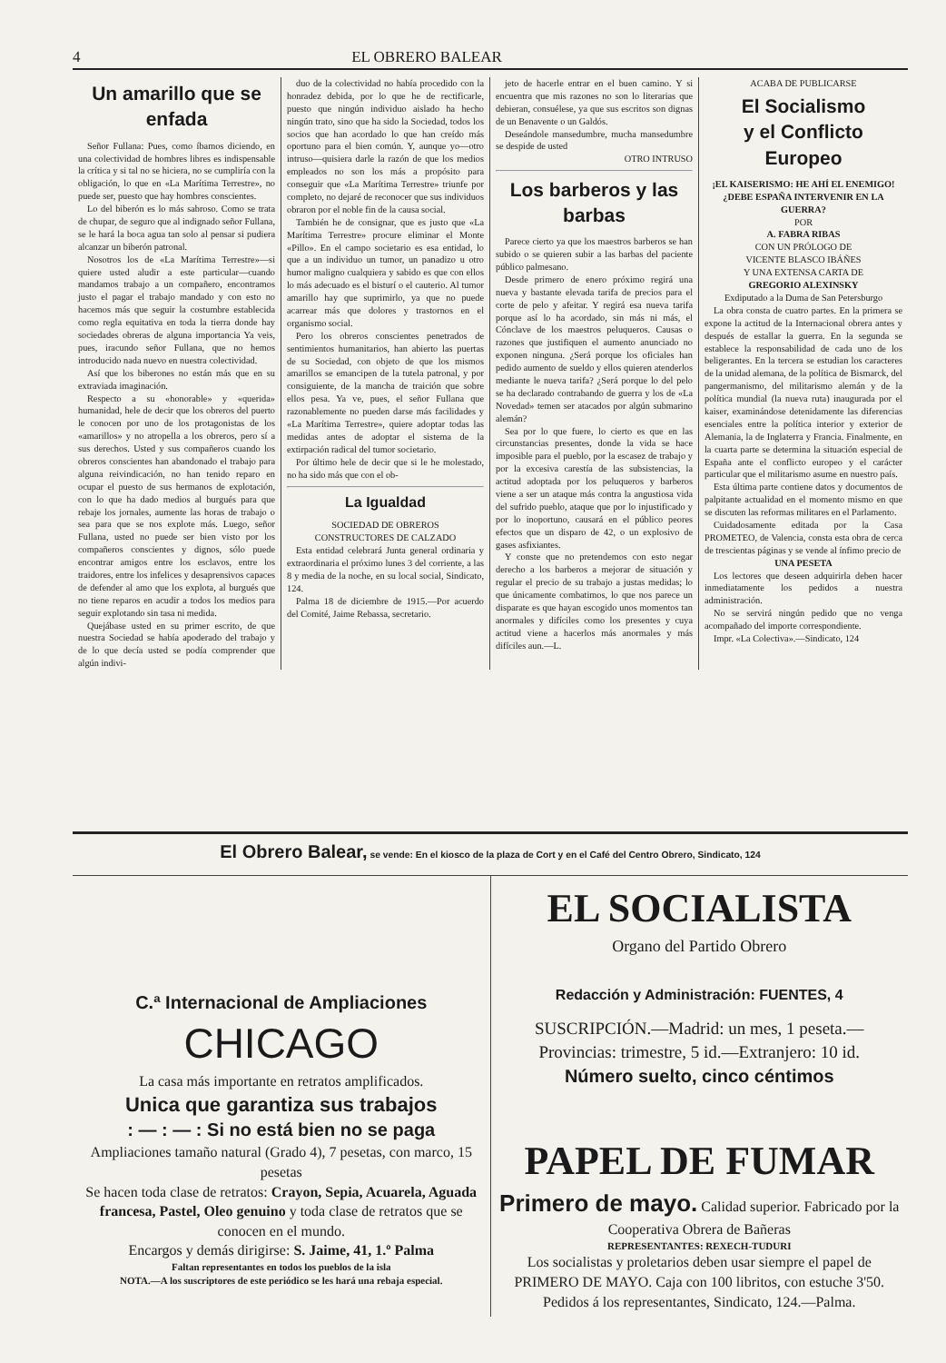4 EL OBRERO BALEAR
Un amarillo que se enfada
Señor Fullana: Pues, como íbamos diciendo, en una colectividad de hombres libres es indispensable la crítica y si tal no se hiciera, no se cumpliría con la obligación, lo que en «La Marítima Terrestre», no puede ser, puesto que hay hombres conscientes.
Lo del biberón es lo más sabroso. Como se trata de chupar, de seguro que al indignado señor Fullana, se le hará la boca agua tan solo al pensar si pudiera alcanzar un biberón patronal.
Nosotros los de «La Marítima Terrestre»—si quiere usted aludir a este particular—cuando mandamos trabajo a un compañero, encontramos justo el pagar el trabajo mandado y con esto no hacemos más que seguir la costumbre establecida como regla equitativa en toda la tierra donde hay sociedades obreras de alguna importancia Ya veis, pues, iracundo señor Fullana, que no hemos introducido nada nuevo en nuestra colectividad.
Así que los biberones no están más que en su extraviada imaginación.
Respecto a su «honorable» y «querida» humanidad, hele de decir que los obreros del puerto le conocen por uno de los protagonistas de los «amarillos» y no atropella a los obreros, pero sí a sus derechos. Usted y sus compañeros cuando los obreros conscientes han abandonado el trabajo para alguna reivindicación, no han tenido reparo en ocupar el puesto de sus hermanos de explotación, con lo que ha dado medios al burgués para que rebaje los jornales, aumente las horas de trabajo o sea para que se nos explote más. Luego, señor Fullana, usted no puede ser bien visto por los compañeros conscientes y dignos, sólo puede encontrar amigos entre los esclavos, entre los traidores, entre los infelices y desaprensivos capaces de defender al amo que los explota, al burgués que no tiene reparos en acudir a todos los medios para seguir explotando sin tasa ni medida.
Quejábase usted en su primer escrito, de que nuestra Sociedad se había apoderado del trabajo y de lo que decía usted se podía comprender que algún indivi-
duo de la colectividad no había procedido con la honradez debida, por lo que he de rectificarle, puesto que ningún individuo aislado ha hecho ningún trato, sino que ha sido la Sociedad, todos los socios que han acordado lo que han creído más oportuno para el bien común. Y, aunque yo—otro intruso—quisiera darle la razón de que los medios empleados no son los más a propósito para conseguir que «La Marítima Terrestre» triunfe por completo, no dejaré de reconocer que sus individuos obraron por el noble fin de la causa social.
También he de consignar, que es justo que «La Marítima Terrestre» procure eliminar el Monte «Pillo». En el campo societario es esa entidad, lo que a un individuo un tumor, un panadizo u otro humor maligno cualquiera y sabido es que con ellos lo más adecuado es el bisturí o el cauterio. Al tumor amarillo hay que suprimirlo, ya que no puede acarrear más que dolores y trastornos en el organismo social.
Pero los obreros conscientes penetrados de sentimientos humanitarios, han abierto las puertas de su Sociedad, con objeto de que los mismos amarillos se emancipen de la tutela patronal, y por consiguiente, de la mancha de traición que sobre ellos pesa. Ya ve, pues, el señor Fullana que razonablemente no pueden darse más facilidades y «La Marítima Terrestre», quiere adoptar todas las medidas antes de adoptar el sistema de la extirpación radical del tumor societario.
Por último hele de decir que si le he molestado, no ha sido más que con el ob-
La Igualdad
SOCIEDAD DE OBREROS
CONSTRUCTORES DE CALZADO
Esta entidad celebrará Junta general ordinaria y extraordinaria el próximo lunes 3 del corriente, a las 8 y media de la noche, en su local social, Sindicato, 124.
Palma 18 de diciembre de 1915.—Por acuerdo del Comité, Jaime Rebassa, secretario.
jeto de hacerle entrar en el buen camino. Y si encuentra que mis razones no son lo literarias que debieran, consuélese, ya que sus escritos son dignas de un Benavente o un Galdós.
Deseándole mansedumbre, mucha mansedumbre se despide de usted
OTRO INTRUSO
Los barberos y las barbas
Parece cierto ya que los maestros barberos se han subido o se quieren subir a las barbas del paciente público palmesano.
Desde primero de enero próximo regirá una nueva y bastante elevada tarifa de precios para el corte de pelo y afeitar. Y regirá esa nueva tarifa porque así lo ha acordado, sin más ni más, el Cónclave de los maestros peluqueros. Causas o razones que justifiquen el aumento anunciado no exponen ninguna. ¿Será porque los oficiales han pedido aumento de sueldo y ellos quieren atenderlos mediante le nueva tarifa? ¿Será porque lo del pelo se ha declarado contrabando de guerra y los de «La Novedad» temen ser atacados por algún submarino alemán?
Sea por lo que fuere, lo cierto es que en las circunstancias presentes, donde la vida se hace imposible para el pueblo, por la escasez de trabajo y por la excesiva carestía de las subsistencias, la actitud adoptada por los peluqueros y barberos viene a ser un ataque más contra la angustiosa vida del sufrido pueblo, ataque que por lo injustificado y por lo inoportuno, causará en el público peores efectos que un disparo de 42, o un explosivo de gases asfixiantes.
Y conste que no pretendemos con esto negar derecho a los barberos a mejorar de situación y regular el precio de su trabajo a justas medidas; lo que únicamente combatimos, lo que nos parece un disparate es que hayan escogido unos momentos tan anormales y difíciles como los presentes y cuya actitud viene a hacerlos más anormales y más difíciles aun.—L.
ACABA DE PUBLICARSE
El Socialismo
y el Conflicto Europeo
¡EL KAISERISMO: HE AHÍ EL ENEMIGO! ¿DEBE ESPAÑA INTERVENIR EN LA GUERRA?
POR
A. FABRA RIBAS
CON UN PRÓLOGO DE
VICENTE BLASCO IBÁÑES
Y UNA EXTENSA CARTA DE
GREGORIO ALEXINSKY
Exdiputado a la Duma de San Petersburgo
La obra consta de cuatro partes. En la primera se expone la actitud de la Internacional obrera antes y después de estallar la guerra. En la segunda se establece la responsabilidad de cada uno de los beligerantes. En la tercera se estudian los caracteres de la unidad alemana, de la política de Bismarck, del pangermanismo, del militarismo alemán y de la política mundial (la nueva ruta) inaugurada por el kaiser, examinándose detenidamente las diferencias esenciales entre la política interior y exterior de Alemania, la de Inglaterra y Francia. Finalmente, en la cuarta parte se determina la situación especial de España ante el conflicto europeo y el carácter particular que el militarismo asume en nuestro país.
Esta última parte contiene datos y documentos de palpitante actualidad en el momento mismo en que se discuten las reformas militares en el Parlamento.
Cuidadosamente editada por la Casa PROMETEO, de Valencia, consta esta obra de cerca de trescientas páginas y se vende al ínfimo precio de
UNA PESETA
Los lectores que deseen adquirirla deben hacer inmediatamente los pedidos a nuestra administración.
No se servirá ningún pedido que no venga acompañado del importe correspondiente.
Impr. «La Colectiva».—Sindicato, 124
El Obrero Balear, se vende: En el kiosco de la plaza de Cort y en el Café del Centro Obrero, Sindicato, 124
C.ª Internacional de Ampliaciones CHICAGO
La casa más importante en retratos amplificados.
Unica que garantiza sus trabajos
: — : — : Si no está bien no se paga
Ampliaciones tamaño natural (Grado 4), 7 pesetas, con marco, 15 pesetas
Se hacen toda clase de retratos: Crayon, Sepia, Acuarela, Aguada francesa, Pastel, Oleo genuino y toda clase de retratos que se conocen en el mundo.
Encargos y demás dirigirse: S. Jaime, 41, 1.º Palma
Faltan representantes en todos los pueblos de la isla
NOTA.—A los suscriptores de este periódico se les hará una rebaja especial.
EL SOCIALISTA
Organo del Partido Obrero
Redacción y Administración: FUENTES, 4
SUSCRIPCIÓN.—Madrid: un mes, 1 peseta.—Provincias: trimestre, 5 id.—Extranjero: 10 id.
Número suelto, cinco céntimos
PAPEL DE FUMAR
Primero de mayo. Calidad superior. Fabricado por la Cooperativa Obrera de Bañeras
REPRESENTANTES: REXECH-TUDURI
Los socialistas y proletarios deben usar siempre el papel de PRIMERO DE MAYO. Caja con 100 libritos, con estuche 3'50. Pedidos á los representantes, Sindicato, 124.—Palma.